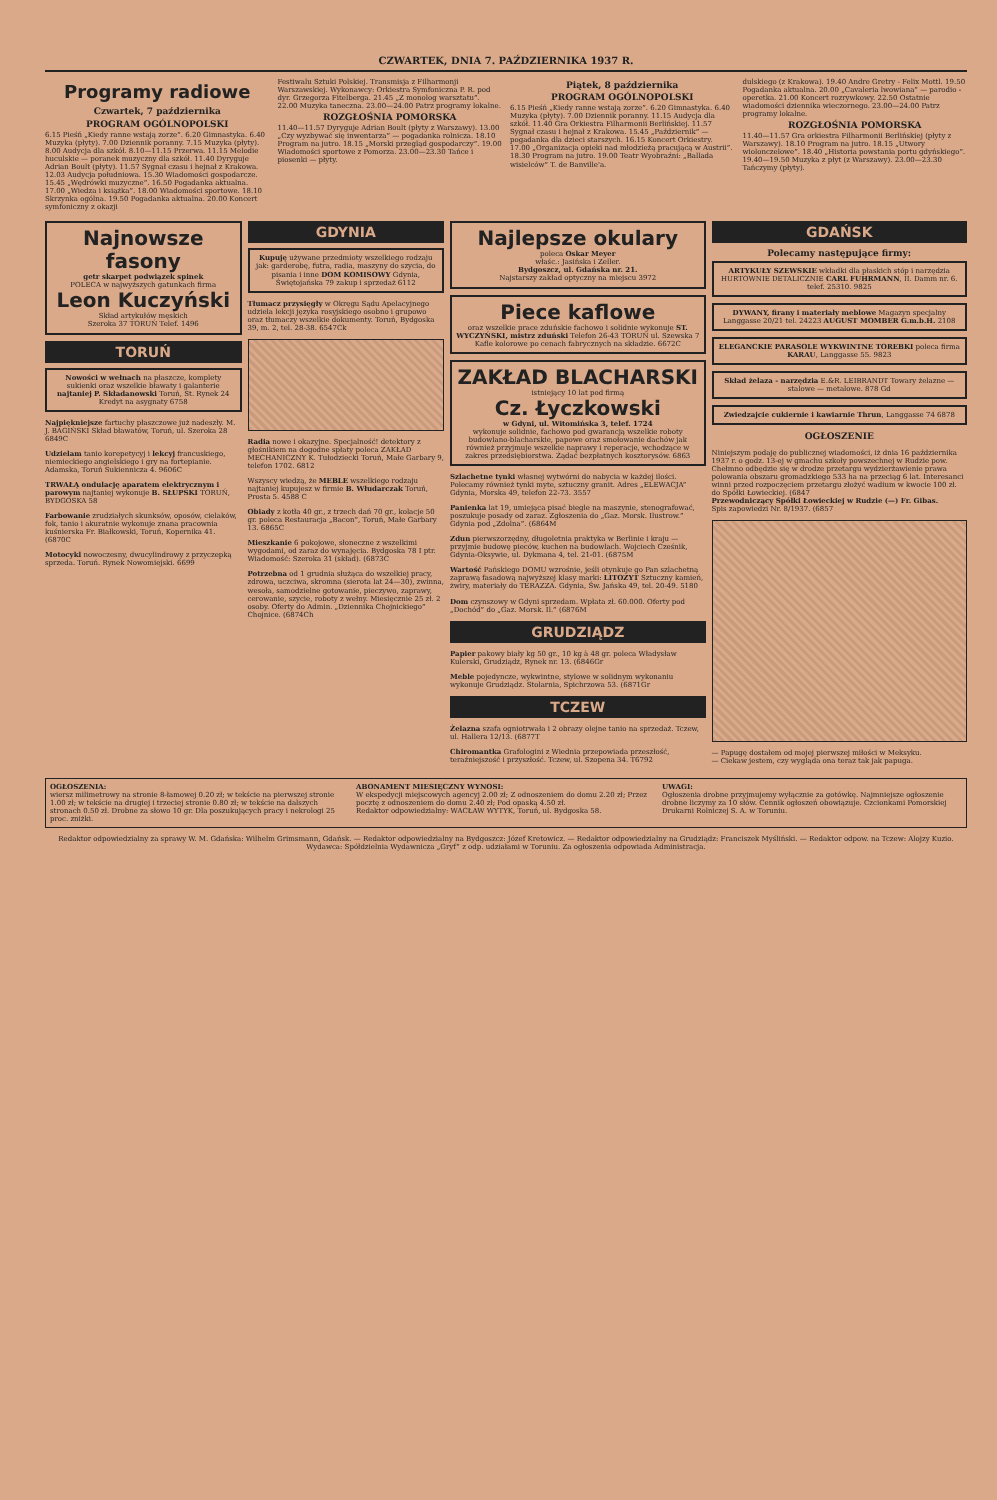CZWARTEK, DNIA 7. PAŹDZIERNIKA 1937 R.
Programy radiowe
Czwartek, 7 października
PROGRAM OGÓLNOPOLSKI
6.15 Pieśń „Kiedy ranne wstają zorze”. 6.20 Gimnastyka. 6.40 Muzyka (płyty). 7.00 Dziennik poranny. 7.15 Muzyka (płyty). 8.00 Audycja dla szkół. 8.10—11.15 Przerwa. 11.15 Melodie huculskie — poranek muzyczny dla szkół. 11.40 Dyryguje Adrian Boult (płyty). 11.57 Sygnał czasu i hejnał z Krakowa. 12.03 Audycja południowa. 15.30 Wiadomości gospodarcze. 15.45 „Wędrówki muzyczne”. 16.50 Pogadanka aktualna. 17.00 „Wiedza i książka”. 18.00 Wiadomości sportowe. 18.10 Skrzynka ogólna. 19.50 Pogadanka aktualna. 20.00 Koncert symfoniczny z okazji
Festiwalu Sztuki Polskiej. Transmisja z Filharmonji Warszawskiej. Wykonawcy: Orkiestra Symfoniczna P. R. pod dyr. Grzegorza Fitelberga. 21.45 „Z monolog warsztatu”. 22.00 Muzyka taneczna. 23.00—24.00 Patrz programy lokalne.
ROZGŁOŚNIA POMORSKA
11.40—11.57 Dyryguje Adrian Boult (płyty z Warszawy). 13.00 „Czy wyzbywać się inwentarza” — pogadanka rolnicza. 18.10 Program na jutro. 18.15 „Morski przegląd gospodarczy”. 19.00 Wiadomości sportowe z Pomorza. 23.00—23.30 Tańce i piosenki — płyty.
Piątek, 8 października
PROGRAM OGÓLNOPOLSKI
6.15 Pieśń „Kiedy ranne wstają zorze”. 6.20 Gimnastyka. 6.40 Muzyka (płyty). 7.00 Dziennik poranny. 11.15 Audycja dla szkół. 11.40 Gra Orkiestra Filharmonii Berlińskiej. 11.57 Sygnał czasu i hejnał z Krakowa. 15.45 „Październik” — pogadanka dla dzieci starszych. 16.15 Koncert Orkiestry. 17.00 „Organizacja opieki nad młodzieżą pracującą w Austrii”. 18.30 Program na jutro. 19.00 Teatr Wyobraźni: „Ballada wisielców” T. de Banville'a.
dulskiego (z Krakowa). 19.40 Andre Gretry - Felix Mottl. 19.50 Pogadanka aktualna. 20.00 „Cavaleria lwowiana” — parodio - operetka. 21.00 Koncert rozrywkowy. 22.50 Ostatnie wiadomości dziennika wieczornego. 23.00—24.00 Patrz programy lokalne.
ROZGŁOŚNIA POMORSKA
11.40—11.57 Gra orkiestra Filharmonii Berlińskiej (płyty z Warszawy). 18.10 Program na jutro. 18.15 „Utwory wiolonczelowe”. 18.40 „Historia powstania portu gdyńskiego”. 19.40—19.50 Muzyka z płyt (z Warszawy). 23.00—23.30 Tańczymy (płyty).
Najnowsze fasony
getr skarpet podwiązek spinek
POLECA w najwyższych gatunkach firma
Leon Kuczyński
Skład artykułów męskich
Szeroka 37 TORUŃ Telef. 1496
TORUŃ
Nowości w wełnach na płaszcze, komplety sukienki oraz wszelkie bławaty i galanterie najtaniej P. Składanowski Toruń, St. Rynek 24
Kredyt na asygnaty 6758
Najpiękniejsze fartuchy płaszczowe już nadeszły. M. J. BAGIŃSKI Skład bławatów, Toruń, ul. Szeroka 28 6849C
Udzielam tanio korepetycyj i lekcyj francuskiego, niemieckiego angielskiego i gry na fortepianie. Adamska, Toruń Sukiennicza 4. 9606C
TRWAŁĄ ondulację aparatem elektrycznym i parowym najtaniej wykonuje B. SŁUPSKI TORUŃ, BYDGOSKA 58
Farbowanie zrudziałych skunksów, oposów, cielaków, fok, tanio i akuratnie wykonuje znana pracownia kuśnierska Fr. Białkowski, Toruń, Kopernika 41. (6870C
Motocykl nowoczesny, dwucylindrowy z przyczepką sprzeda. Toruń. Rynek Nowomiejski. 6699
GDYNIA
Kupuję używane przedmioty wszelkiego rodzaju jak: garderobę, futra, radia, maszyny do szycia, do pisania i inne DOM KOMISOWY Gdynia, Świętojańska 79 zakup i sprzedaż 6112
Tłumacz przysięgły w Okręgu Sądu Apelacyjnego udziela lekcji języka rosyjskiego osobno i grupowo oraz tłumaczy wszelkie dokumenty. Toruń, Bydgoska 39, m. 2, tel. 28-38. 6547Ck
Radia nowe i okazyjne. Specjalność! detektory z głośnikiem na dogodne spłaty poleca ZAKŁAD MECHANICZNY K. Tułodziecki Toruń, Małe Garbary 9, telefon 1702. 6812
Wszyscy wiedzą, że MEBLE wszelkiego rodzaju najtaniej kupujesz w firmie B. Włudarczak Toruń, Prosta 5. 4588 C
Obiady z kotła 40 gr., z trzech dań 70 gr., kolacje 50 gr. poleca Restauracja „Bacon”, Toruń, Małe Garbary 13. 6865C
Mieszkanie 6 pokojowe, słoneczne z wszelkimi wygodami, od zaraz do wynajęcia. Bydgoska 78 I ptr. Wiadomość: Szeroka 31 (skład). (6873C
Potrzebna od 1 grudnia służąca do wszelkiej pracy, zdrowa, uczciwa, skromna (sierota lat 24—30), zwinna, wesoła, samodzielne gotowanie, pieczywo, zaprawy, cerowanie, szycie, roboty z wełny. Miesięcznie 25 zł. 2 osoby. Oferty do Admin. „Dziennika Chojnickiego” Chojnice. (6874Ch
Najlepsze okulary
poleca Oskar Meyer
właśc.: Jasińska i Zeller.
Bydgoszcz, ul. Gdańska nr. 21.
Najstarszy zakład optyczny na miejscu 3972
Piece kaflowe
oraz wszelkie prace zduńskie fachowo i solidnie wykonuje ST. WYCZYŃSKI, mistrz zduński Telefon 26-43 TORUŃ ul. Szewska 7 Kafle kolorowe po cenach fabrycznych na składzie. 6672C
ZAKŁAD BLACHARSKI
istniejący 10 lat pod firmą
Cz. Łyczkowski
w Gdyni, ul. Witomińska 3, telef. 1724
wykonuje solidnie, fachowo pod gwarancją wszelkie roboty budowlano-blacharskie, papowe oraz smołowanie dachów jak również przyjmuje wszelkie naprawy i reperacje, wchodzące w zakres przedsiębiorstwa. Żądać bezpłatnych kosztorysów. 6863
Szlachetne tynki własnej wytwórni do nabycia w każdej ilości. Polecamy również tynki myte, sztuczny granit. Adres „ELEWACJA” Gdynia, Morska 49, telefon 22-73. 3557
Panienka lat 19, umiejąca pisać biegle na maszynie, stenografować, poszukuje posady od zaraz. Zgłoszenia do „Gaz. Morsk. Ilustrow.” Gdynia pod „Zdolna”. (6864M
Zdun pierwszorzędny, długoletnia praktyka w Berlinie i kraju — przyjmie budowę pieców, kuchen na budowlach. Wojciech Cześnik, Gdynia-Oksywie, ul. Dykmana 4, tel. 21-01. (6875M
Wartość Pańskiego DOMU wzrośnie, jeśli otynkuje go Pan szlachetną zaprawą fasadową najwyższej klasy marki: LITOZYT Sztuczny kamień, żwiry, materiały do TERAZZA. Gdynia, Św. Jańska 49, tel. 20-49. 5180
Dom czynszowy w Gdyni sprzedam. Wpłata zł. 60.000. Oferty pod „Dochód” do „Gaz. Morsk. Il.” (6876M
GRUDZIĄDZ
Papier pakowy biały kg 50 gr., 10 kg à 48 gr. poleca Władysław Kulerski, Grudziądz, Rynek nr. 13. (6846Gr
Meble pojedyncze, wykwintne, stylowe w solidnym wykonaniu wykonuje Grudziądz. Stolarnia, Spichrzowa 53. (6871Gr
TCZEW
Żelazna szafa ogniotrwała i 2 obrazy olejne tanio na sprzedaż. Tczew, ul. Hallera 12/13. (6877T
Chiromantka Grafologini z Wiednia przepowiada przeszłość, teraźniejszość i przyszłość. Tczew, ul. Szopena 34. T6792
GDAŃSK
Polecamy następujące firmy:
ARTYKUŁY SZEWSKIE wkładki dla płaskich stóp i narzędzia HURTOWNIE DETALICZNIE CARL FUHRMANN, II. Damm nr. 6. telef. 25310. 9825
DYWANY, firany i materiały meblowe Magazyn specjalny Langgasse 20/21 tel. 24223 AUGUST MOMBER G.m.b.H. 2108
ELEGANCKIE PARASOLE WYKWINTNE TOREBKI poleca firma KARAU, Langgasse 55. 9823
Skład żelaza - narzędzia E.&R. LEIBRANDT Towary żelazne — stalowe — metalowe. 878 Gd
Zwiedzajcie cukiernie i kawiarnie Thrun, Langgasse 74 6878
OGŁOSZENIE
Niniejszym podaję do publicznej wiadomości, iż dnia 16 października 1937 r. o godz. 13-ej w gmachu szkoły powszechnej w Rudzie pow. Chełmno odbędzie się w drodze przetargu wydzierżawienie prawa polowania obszaru gromadzkiego 533 ha na przeciąg 6 lat. Interesanci winni przed rozpoczęciem przetargu złożyć wadium w kwocie 100 zł. do Spółki Łowieckiej. (6847
Przewodniczący Spółki Łowieckiej w Rudzie (—) Fr. Gibas.
Spis zapowiedzi Nr. 8/1937. (6857
— Papugę dostałem od mojej pierwszej miłości w Meksyku.
— Ciekaw jestem, czy wygląda ona teraz tak jak papuga.
OGŁOSZENIA:
wiersz milimetrowy na stronie 8-łamowej 0.20 zł; w tekście na pierwszej stronie 1.00 zł; w tekście na drugiej i trzeciej stronie 0.80 zł; w tekście na dalszych stronach 0.50 zł. Drobne za słowo 10 gr. Dla poszukujących pracy i nekrologi 25 proc. zniżki.
ABONAMENT MIESIĘCZNY WYNOSI:
W ekspedycji miejscowych agencyj 2.00 zł; Z odnoszeniem do domu 2.20 zł; Przez pocztę z odnoszeniem do domu 2.40 zł; Pod opaską 4.50 zł.
Redaktor odpowiedzialny: WACŁAW WYTYK, Toruń, ul. Bydgoska 58.
UWAGI:
Ogłoszenia drobne przyjmujemy wyłącznie za gotówkę. Najmniejsze ogłoszenie drobne liczymy za 10 słów. Cennik ogłoszeń obowiązuje. Czcionkami Pomorskiej Drukarni Rolniczej S. A. w Toruniu.
Redaktor odpowiedzialny za sprawy W. M. Gdańska: Wilhelm Grimsmann, Gdańsk. — Redaktor odpowiedzialny na Bydgoszcz: Józef Kretowicz. — Redaktor odpowiedzialny na Grudziądz: Franciszek Myśliński. — Redaktor odpow. na Tczew: Alojzy Kuzio.
Wydawca: Spółdzielnia Wydawnicza „Gryf” z odp. udziałami w Toruniu. Za ogłoszenia odpowiada Administracja.